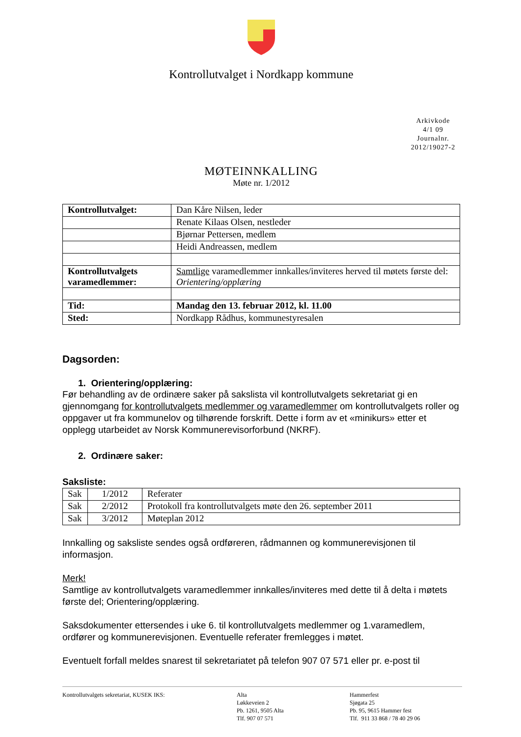Kontrollutvalget i Nordkapp kommune
Arkivkode
4/1 09
Journalnr.
2012/19027-2
MØTEINNKALLING
Møte nr. 1/2012
| Kontrollutvalget: | Dan Kåre Nilsen, leder |
| | Renate Kilaas Olsen, nestleder |
| | Bjørnar Pettersen, medlem |
| | Heidi Andreassen, medlem |
| Kontrollutvalgets varamedlemmer: | Samtlige varamedlemmer innkalles/inviteres herved til møtets første del: Orientering/opplæring |
| Tid: | Mandag den 13. februar 2012, kl. 11.00 |
| Sted: | Nordkapp Rådhus, kommunestyresalen |
Dagsorden:
1. Orientering/opplæring:
Før behandling av de ordinære saker på sakslista vil kontrollutvalgets sekretariat gi en gjennomgang for kontrollutvalgets medlemmer og varamedlemmer om kontrollutvalgets roller og oppgaver ut fra kommunelov og tilhørende forskrift. Dette i form av et «minikurs» etter et opplegg utarbeidet av Norsk Kommunerevisorforbund (NKRF).
2. Ordinære saker:
Saksliste:
| Sak | 1/2012 | Referater |
| Sak | 2/2012 | Protokoll fra kontrollutvalgets møte den 26. september 2011 |
| Sak | 3/2012 | Møteplan 2012 |
Innkalling og saksliste sendes også ordføreren, rådmannen og kommunerevisjonen til informasjon.
Merk!
Samtlige av kontrollutvalgets varamedlemmer innkalles/inviteres med dette til å delta i møtets første del; Orientering/opplæring.
Saksdokumenter ettersendes i uke 6. til kontrollutvalgets medlemmer og 1.varamedlem, ordfører og kommunerevisjonen. Eventuelle referater fremlegges i møtet.
Eventuelt forfall meldes snarest til sekretariatet på telefon 907 07 571 eller pr. e-post til
Kontrollutvalgets sekretariat, KUSEK IKS: Alta
Løkkeveien 2
Pb. 1261, 9505 Alta
Tlf. 907 07 571
Hammerfest
Sjøgata 25
Pb. 95, 9615 Hammer fest
Tlf. 911 33 868 / 78 40 29 06